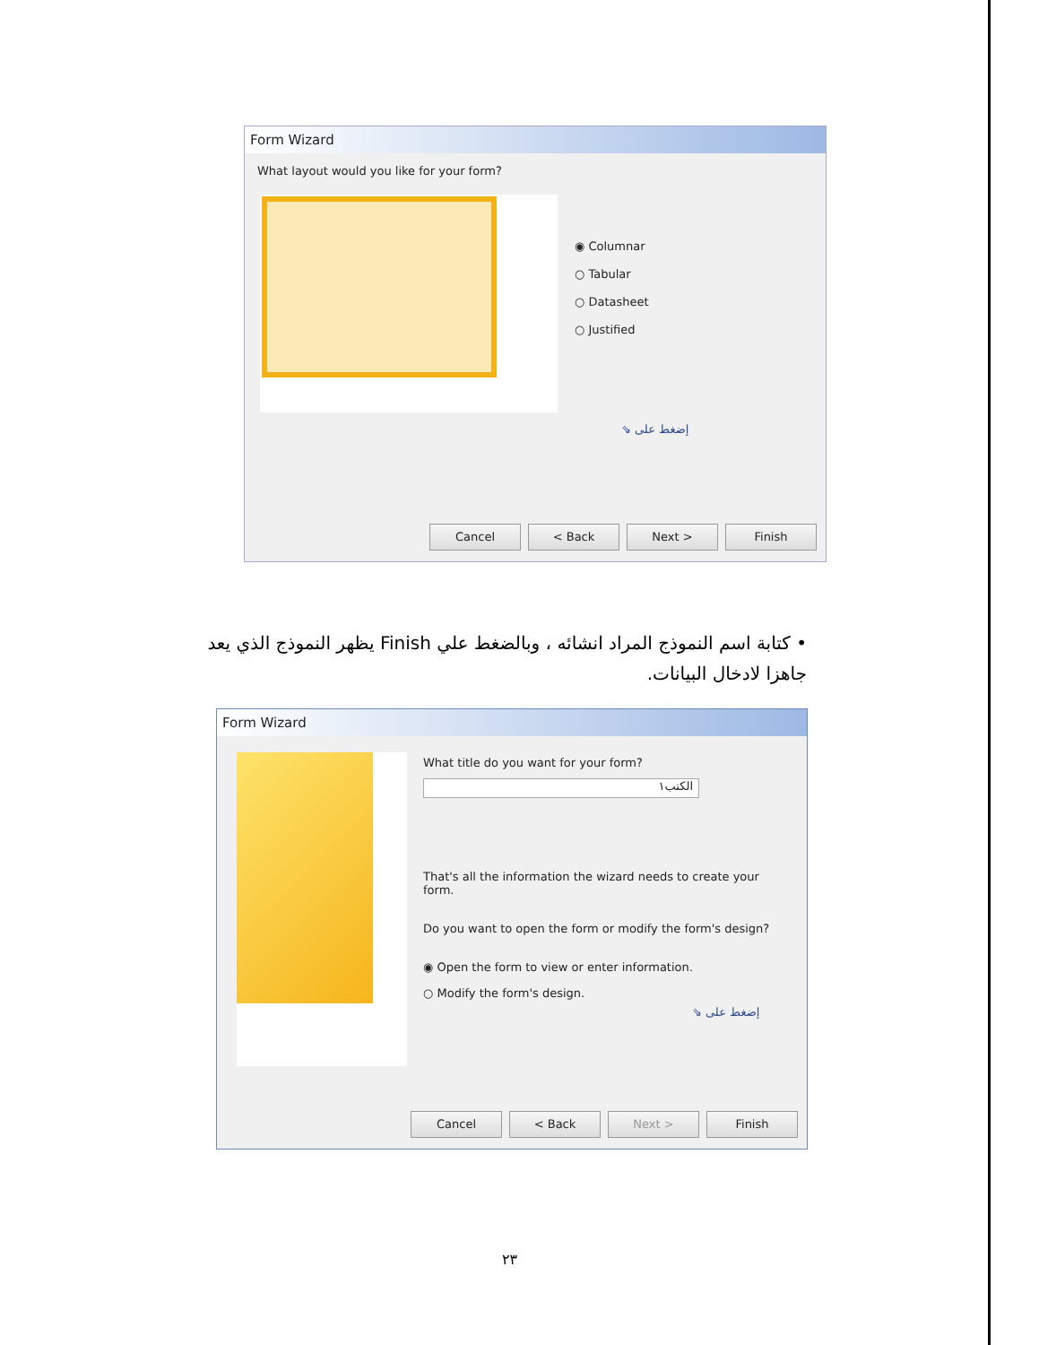Form Wizard
What layout would you like for your form?
◉ Columnar
○ Tabular
○ Datasheet
○ Justified
⇘ إضغط على
Cancel < Back Next > Finish
• كتابة اسم النموذج المراد انشائه ، وبالضغط علي Finish يظهر النموذج الذي يعد جاهزا لادخال البيانات.
Form Wizard
What title do you want for your form?
الكتب١
That's all the information the wizard needs to create your form.
Do you want to open the form or modify the form's design?
◉ Open the form to view or enter information.
○ Modify the form's design.
⇘ إضغط على
Cancel < Back Next > Finish
٢٣